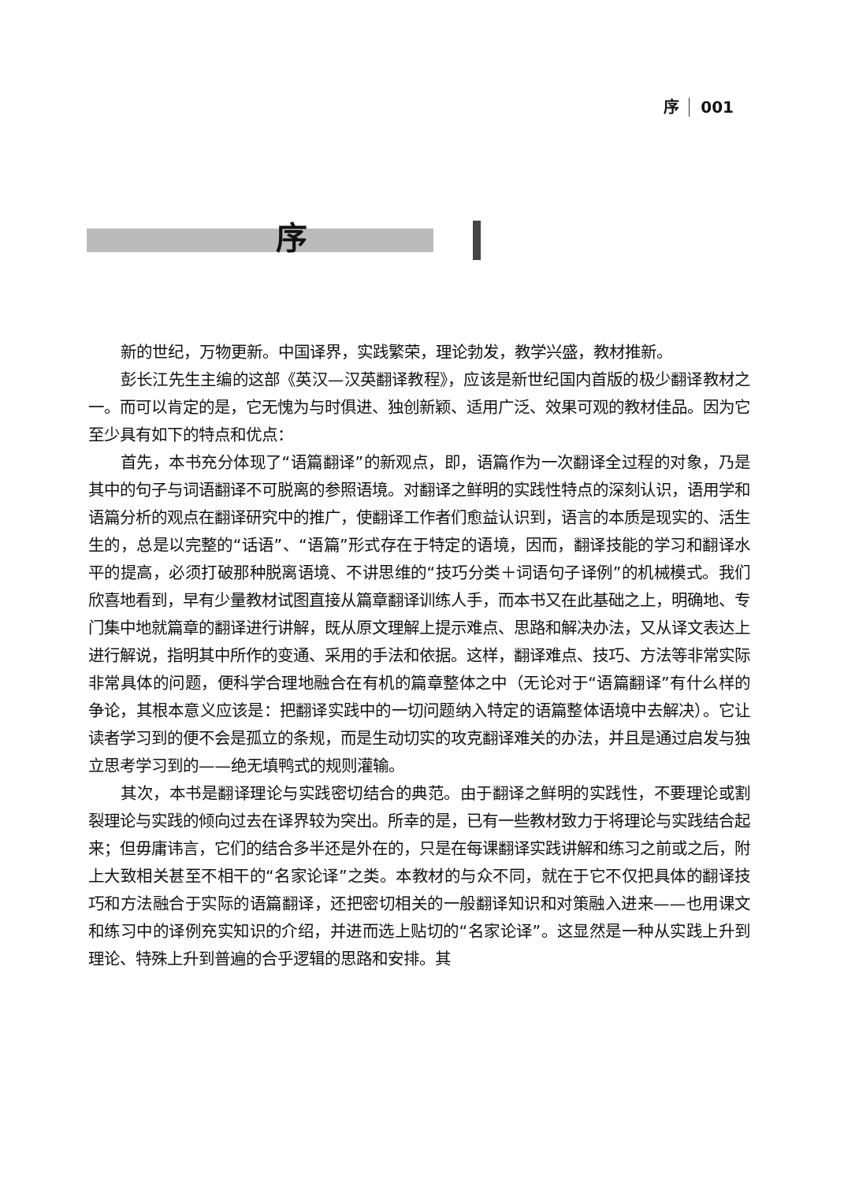序 001
序
新的世纪，万物更新。中国译界，实践繁荣，理论勃发，教学兴盛，教材推新。
彭长江先生主编的这部《英汉—汉英翻译教程》，应该是新世纪国内首版的极少翻译教材之一。而可以肯定的是，它无愧为与时俱进、独创新颖、适用广泛、效果可观的教材佳品。因为它至少具有如下的特点和优点：
首先，本书充分体现了“语篇翻译”的新观点，即，语篇作为一次翻译全过程的对象，乃是其中的句子与词语翻译不可脱离的参照语境。对翻译之鲜明的实践性特点的深刻认识，语用学和语篇分析的观点在翻译研究中的推广，使翻译工作者们愈益认识到，语言的本质是现实的、活生生的，总是以完整的“话语”、“语篇”形式存在于特定的语境，因而，翻译技能的学习和翻译水平的提高，必须打破那种脱离语境、不讲思维的“技巧分类＋词语句子译例”的机械模式。我们欣喜地看到，早有少量教材试图直接从篇章翻译训练人手，而本书又在此基础之上，明确地、专门集中地就篇章的翻译进行讲解，既从原文理解上提示难点、思路和解决办法，又从译文表达上进行解说，指明其中所作的变通、采用的手法和依据。这样，翻译难点、技巧、方法等非常实际非常具体的问题，便科学合理地融合在有机的篇章整体之中（无论对于“语篇翻译”有什么样的争论，其根本意义应该是：把翻译实践中的一切问题纳入特定的语篇整体语境中去解决）。它让读者学习到的便不会是孤立的条规，而是生动切实的攻克翻译难关的办法，并且是通过启发与独立思考学习到的——绝无填鸭式的规则灌输。
其次，本书是翻译理论与实践密切结合的典范。由于翻译之鲜明的实践性，不要理论或割裂理论与实践的倾向过去在译界较为突出。所幸的是，已有一些教材致力于将理论与实践结合起来；但毋庸讳言，它们的结合多半还是外在的，只是在每课翻译实践讲解和练习之前或之后，附上大致相关甚至不相干的“名家论译”之类。本教材的与众不同，就在于它不仅把具体的翻译技巧和方法融合于实际的语篇翻译，还把密切相关的一般翻译知识和对策融入进来——也用课文和练习中的译例充实知识的介绍，并进而选上贴切的“名家论译”。这显然是一种从实践上升到理论、特殊上升到普遍的合乎逻辑的思路和安排。其